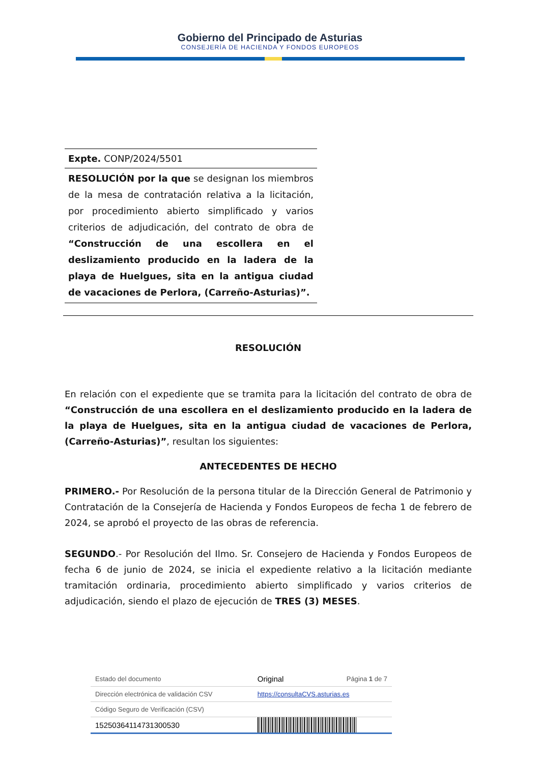Gobierno del Principado de Asturias
CONSEJERÍA DE HACIENDA Y FONDOS EUROPEOS
Expte. CONP/2024/5501
RESOLUCIÓN por la que se designan los miembros de la mesa de contratación relativa a la licitación, por procedimiento abierto simplificado y varios criterios de adjudicación, del contrato de obra de “Construcción de una escollera en el deslizamiento producido en la ladera de la playa de Huelgues, sita en la antigua ciudad de vacaciones de Perlora, (Carreño-Asturias)”.
RESOLUCIÓN
En relación con el expediente que se tramita para la licitación del contrato de obra de “Construcción de una escollera en el deslizamiento producido en la ladera de la playa de Huelgues, sita en la antigua ciudad de vacaciones de Perlora, (Carreño-Asturias)”, resultan los siguientes:
ANTECEDENTES DE HECHO
PRIMERO.- Por Resolución de la persona titular de la Dirección General de Patrimonio y Contratación de la Consejería de Hacienda y Fondos Europeos de fecha 1 de febrero de 2024, se aprobó el proyecto de las obras de referencia.
SEGUNDO.- Por Resolución del Ilmo. Sr. Consejero de Hacienda y Fondos Europeos de fecha 6 de junio de 2024, se inicia el expediente relativo a la licitación mediante tramitación ordinaria, procedimiento abierto simplificado y varios criterios de adjudicación, siendo el plazo de ejecución de TRES (3) MESES.
| Estado del documento | Original | Página 1 de 7 |
| Dirección electrónica de validación CSV | https://consultaCVS.asturias.es | |
| Código Seguro de Verificación (CSV) | | |
| 15250364114731300530 | | |